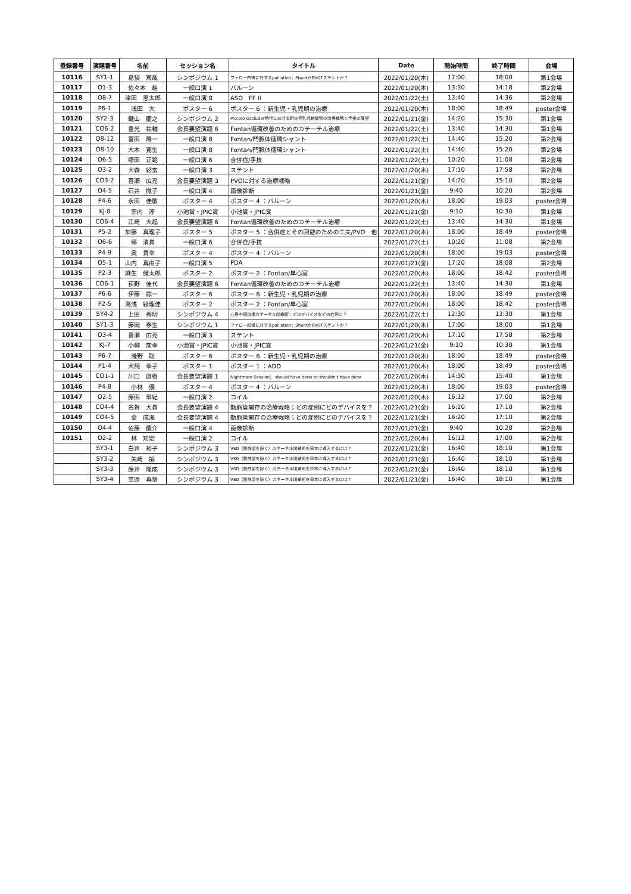| 登録番号 | 演題番号 | 名前 | セッション名 | タイトル | Date | 開始時間 | 終了時間 | 会場 |
| --- | --- | --- | --- | --- | --- | --- | --- | --- |
| 10116 | SY1-1 | 島袋 篤哉 | シンポジウム 1 | ファロー四徴に対するpalliation；ShuntかRVOTステントか？ | 2022/01/20(木) | 17:00 | 18:00 | 第1会場 |
| 10117 | O1-3 | 佐々木 赳 | 一般口演 1 | バルーン | 2022/01/20(木) | 13:30 | 14:18 | 第2会場 |
| 10118 | O8-7 | 津田 恵太郎 | 一般口演 8 | ASO FF II | 2022/01/22(土) | 13:40 | 14:36 | 第2会場 |
| 10119 | P6-1 | 浅田 大 | ポスター 6 | ポスター 6 ：新生児・乳児期の治療 | 2022/01/20(木) | 18:00 | 18:49 | poster会場 |
| 10120 | SY2-3 | 鍵山 慶之 | シンポジウム 2 | Piccolo Occluder時代における新生児乳児動脈管の治療戦略と今後の展望 | 2022/01/21(金) | 14:20 | 15:30 | 第1会場 |
| 10121 | CO6-2 | 重光 祐輔 | 会長要望演題 6 | Fontan循環改善のためのカテーテル治療 | 2022/01/22(土) | 13:40 | 14:30 | 第1会場 |
| 10122 | O8-12 | 富田 陽一 | 一般口演 8 | Fontan/門脈体循環シャント | 2022/01/22(土) | 14:40 | 15:20 | 第2会場 |
| 10123 | O8-10 | 大木 寛生 | 一般口演 8 | Fontan/門脈体循環シャント | 2022/01/22(土) | 14:40 | 15:20 | 第2会場 |
| 10124 | O6-5 | 塚田 正範 | 一般口演 6 | 合併症/手技 | 2022/01/22(土) | 10:20 | 11:08 | 第2会場 |
| 10125 | O3-2 | 大森 紹玄 | 一般口演 3 | ステント | 2022/01/20(木) | 17:10 | 17:58 | 第2会場 |
| 10126 | CO3-2 | 喜瀬 広亮 | 会長要望演題 3 | PVOに対する治療戦略 | 2022/01/21(金) | 14:20 | 15:10 | 第2会場 |
| 10127 | O4-5 | 石井 徹子 | 一般口演 4 | 画像診断 | 2022/01/21(金) | 9:40 | 10:20 | 第2会場 |
| 10128 | P4-6 | 永田 佳敬 | ポスター 4 | ポスター 4 ：バルーン | 2022/01/20(木) | 18:00 | 19:03 | poster会場 |
| 10129 | KJ-8 | 宗内 淳 | 小池賞・JPIC賞 | 小池賞・JPIC賞 | 2022/01/21(金) | 9:10 | 10:30 | 第1会場 |
| 10130 | CO6-4 | 江崎 大起 | 会長要望演題 6 | Fontan循環改善のためのカテーテル治療 | 2022/01/22(土) | 13:40 | 14:30 | 第1会場 |
| 10131 | P5-2 | 加藤 真理子 | ポスター 5 | ポスター 5 ：合併症とその回避のための工夫/PVO 他 | 2022/01/20(木) | 18:00 | 18:49 | poster会場 |
| 10132 | O6-6 | 郷 清貴 | 一般口演 6 | 合併症/手技 | 2022/01/22(土) | 10:20 | 11:08 | 第2会場 |
| 10133 | P4-9 | 奥 貴幸 | ポスター 4 | ポスター 4 ：バルーン | 2022/01/20(木) | 18:00 | 19:03 | poster会場 |
| 10134 | O5-1 | 山内 真由子 | 一般口演 5 | PDA | 2022/01/21(金) | 17:20 | 18:08 | 第2会場 |
| 10135 | P2-3 | 麻生 健太郎 | ポスター 2 | ポスター 2 ：Fontan/単心室 | 2022/01/20(木) | 18:00 | 18:42 | poster会場 |
| 10136 | CO6-1 | 荻野 佳代 | 会長要望演題 6 | Fontan循環改善のためのカテーテル治療 | 2022/01/22(土) | 13:40 | 14:30 | 第1会場 |
| 10137 | P6-6 | 伊藤 諒一 | ポスター 6 | ポスター 6 ：新生児・乳児期の治療 | 2022/01/20(木) | 18:00 | 18:49 | poster会場 |
| 10138 | P2-5 | 湯浅 絵理佳 | ポスター 2 | ポスター 2 ：Fontan/単心室 | 2022/01/20(木) | 18:00 | 18:42 | poster会場 |
| 10139 | SY4-2 | 上田 秀明 | シンポジウム 4 | 心房中隔欠損カテーテル閉鎖術；どのデバイスをどの症例に？ | 2022/01/22(土) | 12:30 | 13:30 | 第1会場 |
| 10140 | SY1-3 | 藤岡 泰生 | シンポジウム 1 | ファロー四徴に対するpalliation；ShuntかRVOTステントか？ | 2022/01/20(木) | 17:00 | 18:00 | 第1会場 |
| 10141 | O3-4 | 喜瀬 広亮 | 一般口演 3 | ステント | 2022/01/20(木) | 17:10 | 17:58 | 第2会場 |
| 10142 | KJ-7 | 小柳 喬幸 | 小池賞・JPIC賞 | 小池賞・JPIC賞 | 2022/01/21(金) | 9:10 | 10:30 | 第1会場 |
| 10143 | P6-7 | 淺野 聡 | ポスター 6 | ポスター 6 ：新生児・乳児期の治療 | 2022/01/20(木) | 18:00 | 18:49 | poster会場 |
| 10144 | P1-4 | 犬飼 幸子 | ポスター 1 | ポスター 1 ：ADO | 2022/01/20(木) | 18:00 | 18:49 | poster会場 |
| 10145 | CO1-1 | 川口 直樹 | 会長要望演題 1 | Nightmare Session； should have done or shouldn't have done | 2022/01/20(木) | 14:30 | 15:40 | 第1会場 |
| 10146 | P4-8 | 小林 優 | ポスター 4 | ポスター 4 ：バルーン | 2022/01/20(木) | 18:00 | 19:03 | poster会場 |
| 10147 | O2-5 | 藤田 早紀 | 一般口演 2 | コイル | 2022/01/20(木) | 16:12 | 17:00 | 第2会場 |
| 10148 | CO4-4 | 古賀 大貴 | 会長要望演題 4 | 動脈管開存の治療戦略；どの症例にどのデバイスを？ | 2022/01/21(金) | 16:20 | 17:10 | 第2会場 |
| 10149 | CO4-5 | 金 成海 | 会長要望演題 4 | 動脈管開存の治療戦略；どの症例にどのデバイスを？ | 2022/01/21(金) | 16:20 | 17:10 | 第2会場 |
| 10150 | O4-4 | 佐藤 慶介 | 一般口演 4 | 画像診断 | 2022/01/21(金) | 9:40 | 10:20 | 第2会場 |
| 10151 | O2-2 | 林 知宏 | 一般口演 2 | コイル | 2022/01/20(木) | 16:12 | 17:00 | 第2会場 |
| | SY3-1 | 白井 裕子 | シンポジウム 3 | VSD（筋性部を除く）カテーテル閉鎖術を日本に導入するには？ | 2022/01/21(金) | 16:40 | 18:10 | 第1会場 |
| | SY3-2 | 矢崎 諭 | シンポジウム 3 | VSD（筋性部を除く）カテーテル閉鎖術を日本に導入するには？ | 2022/01/21(金) | 16:40 | 18:10 | 第1会場 |
| | SY3-3 | 藤井 隆成 | シンポジウム 3 | VSD（筋性部を除く）カテーテル閉鎖術を日本に導入するには？ | 2022/01/21(金) | 16:40 | 18:10 | 第1会場 |
| | SY3-4 | 笠原 真悟 | シンポジウム 3 | VSD（筋性部を除く）カテーテル閉鎖術を日本に導入するには？ | 2022/01/21(金) | 16:40 | 18:10 | 第1会場 |